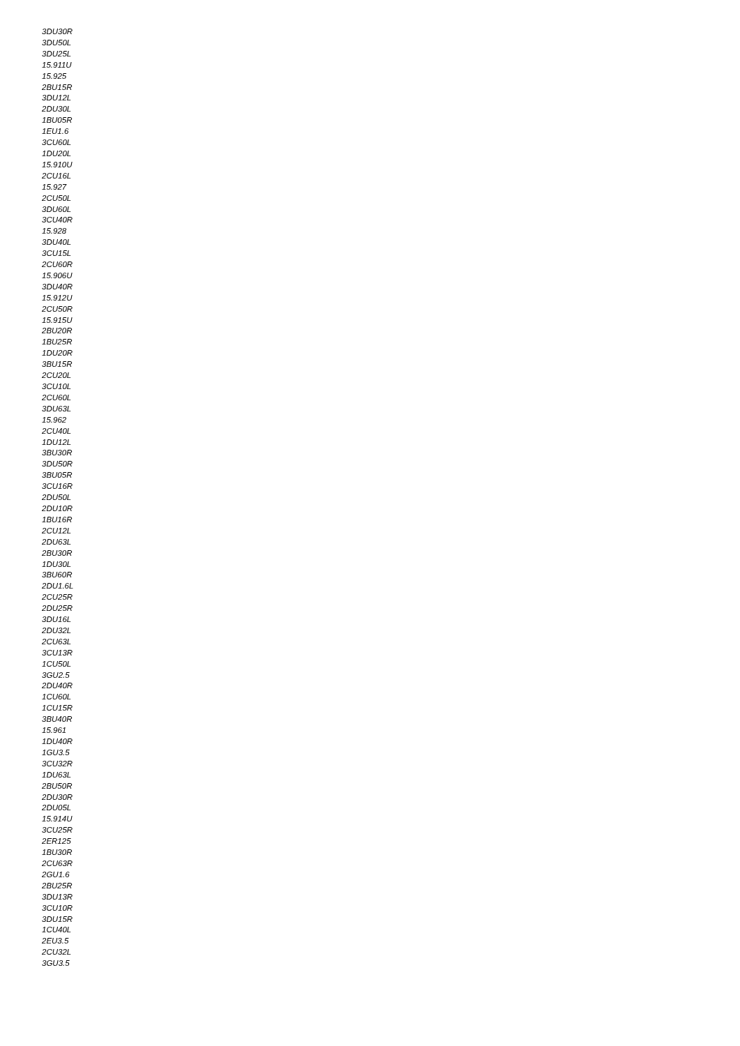3DU30R
3DU50L
3DU25L
15.911U
15.925
2BU15R
3DU12L
2DU30L
1BU05R
1EU1.6
3CU60L
1DU20L
15.910U
2CU16L
15.927
2CU50L
3DU60L
3CU40R
15.928
3DU40L
3CU15L
2CU60R
15.906U
3DU40R
15.912U
2CU50R
15.915U
2BU20R
1BU25R
1DU20R
3BU15R
2CU20L
3CU10L
2CU60L
3DU63L
15.962
2CU40L
1DU12L
3BU30R
3DU50R
3BU05R
3CU16R
2DU50L
2DU10R
1BU16R
2CU12L
2DU63L
2BU30R
1DU30L
3BU60R
2DU1.6L
2CU25R
2DU25R
3DU16L
2DU32L
2CU63L
3CU13R
1CU50L
3GU2.5
2DU40R
1CU60L
1CU15R
3BU40R
15.961
1DU40R
1GU3.5
3CU32R
1DU63L
2BU50R
2DU30R
2DU05L
15.914U
3CU25R
2ER125
1BU30R
2CU63R
2GU1.6
2BU25R
3DU13R
3CU10R
3DU15R
1CU40L
2EU3.5
2CU32L
3GU3.5